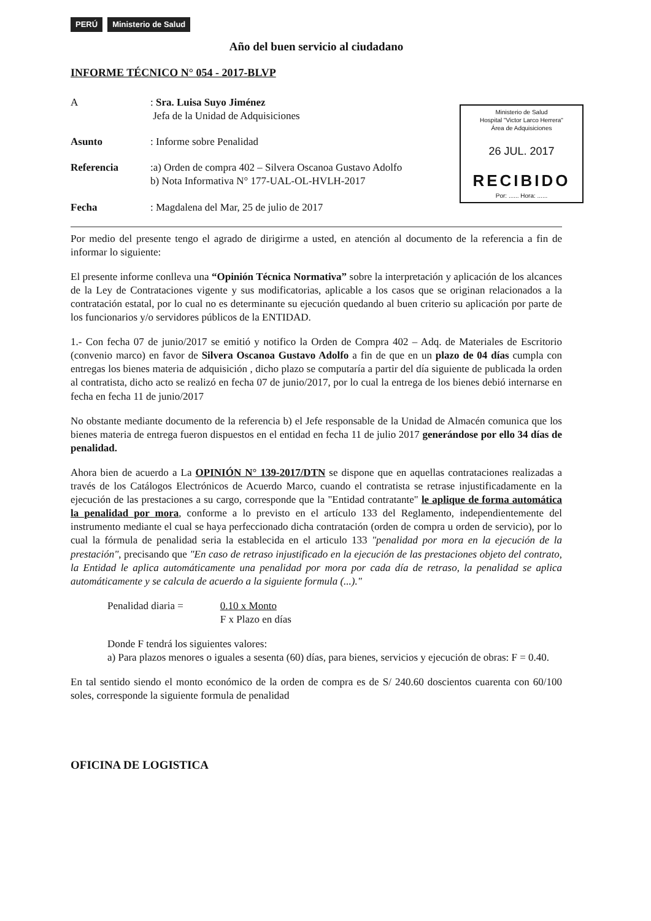PERÚ Ministerio de Salud
Año del buen servicio al ciudadano
INFORME TÉCNICO N° 054 - 2017-BLVP
Ministerio de Salud
Hospital "Victor Larco Herrera"
Área de Adquisiciones
26 JUL. 2017
RECIBIDO
Por: ...... Hora: ......
A
: Sra. Luisa Suyo Jiménez
Jefa de la Unidad de Adquisiciones
Asunto
: Informe sobre Penalidad
Referencia
:a) Orden de compra 402 – Silvera Oscanoa Gustavo Adolfo
b) Nota Informativa N° 177-UAL-OL-HVLH-2017
Fecha
: Magdalena del Mar, 25 de julio de 2017
Por medio del presente tengo el agrado de dirigirme a usted, en atención al documento de la referencia a fin de informar lo siguiente:
El presente informe conlleva una “Opinión Técnica Normativa” sobre la interpretación y aplicación de los alcances de la Ley de Contrataciones vigente y sus modificatorias, aplicable a los casos que se originan relacionados a la contratación estatal, por lo cual no es determinante su ejecución quedando al buen criterio su aplicación por parte de los funcionarios y/o servidores públicos de la ENTIDAD.
1.- Con fecha 07 de junio/2017 se emitió y notifico la Orden de Compra 402 – Adq. de Materiales de Escritorio (convenio marco) en favor de Silvera Oscanoa Gustavo Adolfo a fin de que en un plazo de 04 días cumpla con entregas los bienes materia de adquisición , dicho plazo se computaría a partir del día siguiente de publicada la orden al contratista, dicho acto se realizó en fecha 07 de junio/2017, por lo cual la entrega de los bienes debió internarse en fecha en fecha 11 de junio/2017
No obstante mediante documento de la referencia b) el Jefe responsable de la Unidad de Almacén comunica que los bienes materia de entrega fueron dispuestos en el entidad en fecha 11 de julio 2017 generándose por ello 34 días de penalidad.
Ahora bien de acuerdo a La OPINIÓN N° 139-2017/DTN se dispone que en aquellas contrataciones realizadas a través de los Catálogos Electrónicos de Acuerdo Marco, cuando el contratista se retrase injustificadamente en la ejecución de las prestaciones a su cargo, corresponde que la "Entidad contratante" le aplique de forma automática la penalidad por mora, conforme a lo previsto en el artículo 133 del Reglamento, independientemente del instrumento mediante el cual se haya perfeccionado dicha contratación (orden de compra u orden de servicio), por lo cual la fórmula de penalidad seria la establecida en el articulo 133 "penalidad por mora en la ejecución de la prestación", precisando que "En caso de retraso injustificado en la ejecución de las prestaciones objeto del contrato, la Entidad le aplica automáticamente una penalidad por mora por cada día de retraso, la penalidad se aplica automáticamente y se calcula de acuerdo a la siguiente formula (...)."
Penalidad diaria = 0.10 x Monto
F x Plazo en días
Donde F tendrá los siguientes valores:
a) Para plazos menores o iguales a sesenta (60) días, para bienes, servicios y ejecución de obras: F = 0.40.
En tal sentido siendo el monto económico de la orden de compra es de S/ 240.60 doscientos cuarenta con 60/100 soles, corresponde la siguiente formula de penalidad
OFICINA DE LOGISTICA